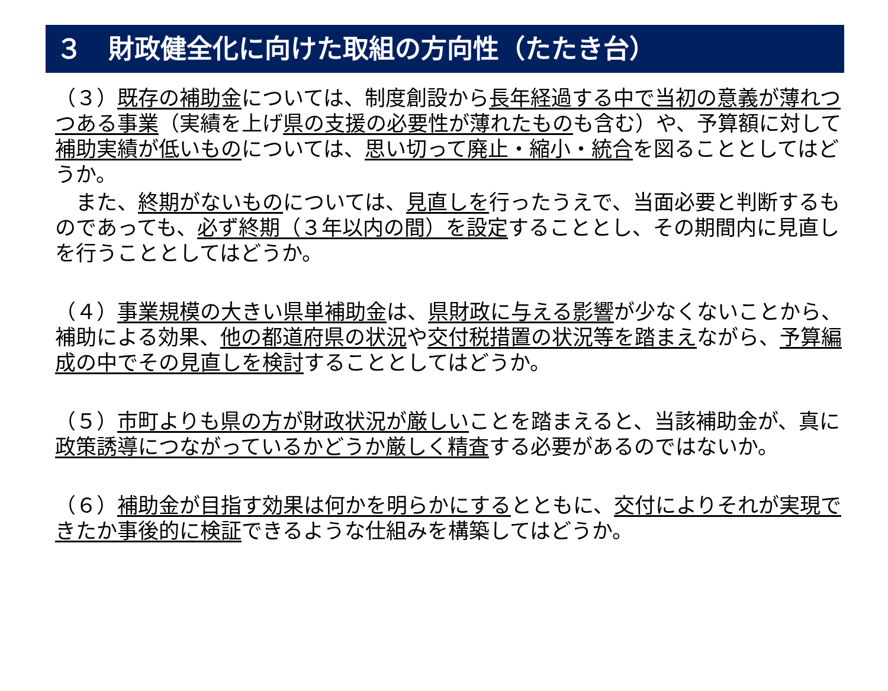３　財政健全化に向けた取組の方向性（たたき台）
（３）既存の補助金については、制度創設から長年経過する中で当初の意義が薄れつつある事業（実績を上げ県の支援の必要性が薄れたものも含む）や、予算額に対して補助実績が低いものについては、思い切って廃止・縮小・統合を図ることとしてはどうか。
　また、終期がないものについては、見直しを行ったうえで、当面必要と判断するものであっても、必ず終期（３年以内の間）を設定することとし、その期間内に見直しを行うこととしてはどうか。
（４）事業規模の大きい県単補助金は、県財政に与える影響が少なくないことから、補助による効果、他の都道府県の状況や交付税措置の状況等を踏まえながら、予算編成の中でその見直しを検討することとしてはどうか。
（５）市町よりも県の方が財政状況が厳しいことを踏まえると、当該補助金が、真に政策誘導につながっているかどうか厳しく精査する必要があるのではないか。
（６）補助金が目指す効果は何かを明らかにするとともに、交付によりそれが実現できたか事後的に検証できるような仕組みを構築してはどうか。